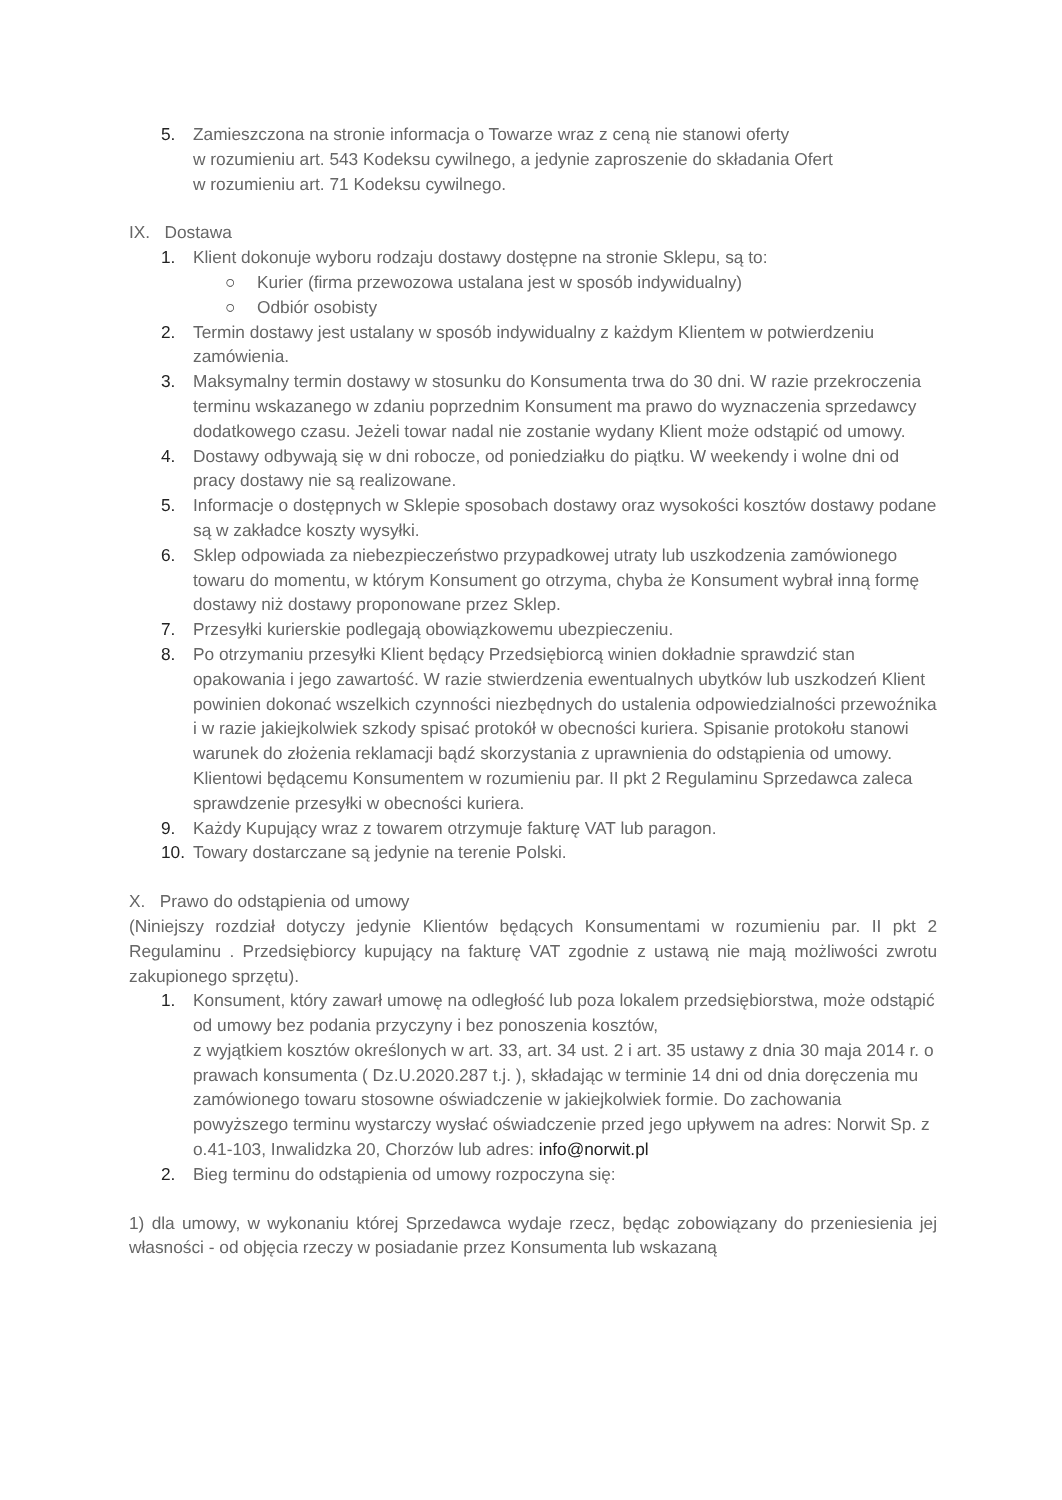5. Zamieszczona na stronie informacja o Towarze wraz z ceną nie stanowi oferty
w rozumieniu art. 543 Kodeksu cywilnego, a jedynie zaproszenie do składania Ofert
w rozumieniu art. 71 Kodeksu cywilnego.
IX. Dostawa
1. Klient dokonuje wyboru rodzaju dostawy dostępne na stronie Sklepu, są to:
○ Kurier (firma przewozowa ustalana jest w sposób indywidualny)
○ Odbiór osobisty
2. Termin dostawy jest ustalany w sposób indywidualny z każdym Klientem w potwierdzeniu zamówienia.
3. Maksymalny termin dostawy w stosunku do Konsumenta trwa do 30 dni. W razie przekroczenia terminu wskazanego w zdaniu poprzednim Konsument ma prawo do wyznaczenia sprzedawcy dodatkowego czasu. Jeżeli towar nadal nie zostanie wydany Klient może odstąpić od umowy.
4. Dostawy odbywają się w dni robocze, od poniedziałku do piątku. W weekendy i wolne dni od pracy dostawy nie są realizowane.
5. Informacje o dostępnych w Sklepie sposobach dostawy oraz wysokości kosztów dostawy podane są w zakładce koszty wysyłki.
6. Sklep odpowiada za niebezpieczeństwo przypadkowej utraty lub uszkodzenia zamówionego towaru do momentu, w którym Konsument go otrzyma, chyba że Konsument wybrał inną formę dostawy niż dostawy proponowane przez Sklep.
7. Przesyłki kurierskie podlegają obowiązkowemu ubezpieczeniu.
8. Po otrzymaniu przesyłki Klient będący Przedsiębiorcą winien dokładnie sprawdzić stan opakowania i jego zawartość. W razie stwierdzenia ewentualnych ubytków lub uszkodzeń Klient powinien dokonać wszelkich czynności niezbędnych do ustalenia odpowiedzialności przewoźnika i w razie jakiejkolwiek szkody spisać protokół w obecności kuriera. Spisanie protokołu stanowi warunek do złożenia reklamacji bądź skorzystania z uprawnienia do odstąpienia od umowy. Klientowi będącemu Konsumentem w rozumieniu par. II pkt 2 Regulaminu Sprzedawca zaleca sprawdzenie przesyłki w obecności kuriera.
9. Każdy Kupujący wraz z towarem otrzymuje fakturę VAT lub paragon.
10. Towary dostarczane są jedynie na terenie Polski.
X. Prawo do odstąpienia od umowy
(Niniejszy rozdział dotyczy jedynie Klientów będących Konsumentami w rozumieniu par. II pkt 2 Regulaminu . Przedsiębiorcy kupujący na fakturę VAT zgodnie z ustawą nie mają możliwości zwrotu zakupionego sprzętu).
1. Konsument, który zawarł umowę na odległość lub poza lokalem przedsiębiorstwa, może odstąpić od umowy bez podania przyczyny i bez ponoszenia kosztów,
z wyjątkiem kosztów określonych w art. 33, art. 34 ust. 2 i art. 35 ustawy z dnia 30 maja 2014 r. o prawach konsumenta ( Dz.U.2020.287 t.j. ), składając w terminie 14 dni od dnia doręczenia mu zamówionego towaru stosowne oświadczenie w jakiejkolwiek formie. Do zachowania powyższego terminu wystarczy wysłać oświadczenie przed jego upływem na adres: Norwit Sp. z o.41-103, Inwalidzka 20, Chorzów lub adres: info@norwit.pl
2. Bieg terminu do odstąpienia od umowy rozpoczyna się:
1) dla umowy, w wykonaniu której Sprzedawca wydaje rzecz, będąc zobowiązany do przeniesienia jej własności - od objęcia rzeczy w posiadanie przez Konsumenta lub wskazaną